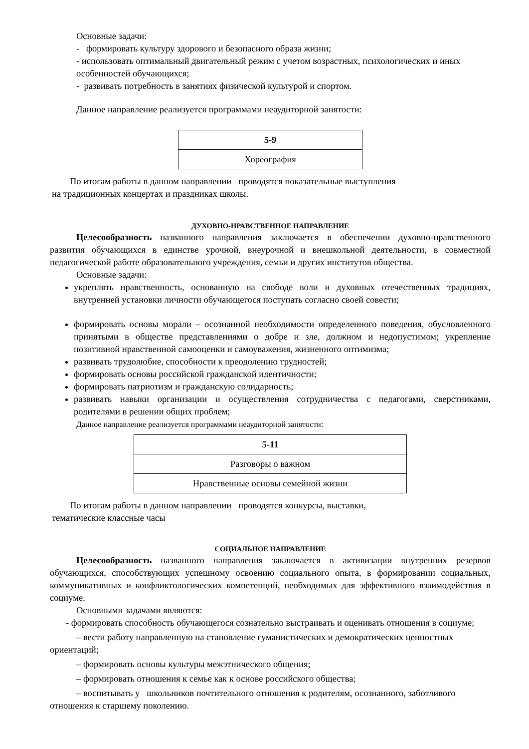Основные задачи:
- формировать культуру здорового и безопасного образа жизни;
- использовать оптимальный двигательный режим с учетом возрастных, психологических и иных особенностей обучающихся;
- развивать потребность в занятиях физической культурой и спортом.
Данное направление реализуется программами неаудиторной занятости:
| 5-9 |
| Хореография |
По итогам работы в данном направлении проводятся показательные выступления
на традиционных концертах и праздниках школы.
ДУХОВНО-НРАВСТВЕННОЕ НАПРАВЛЕНИЕ
Целесообразность названного направления заключается в обеспечении духовно-нравственного развития обучающихся в единстве урочной, внеурочной и внешкольной деятельности, в совместной педагогической работе образовательного учреждения, семьи и других институтов общества.
Основные задачи:
укреплять нравственность, основанную на свободе воли и духовных отечественных традициях, внутренней установки личности обучающегося поступать согласно своей совести;
формировать основы морали – осознанной необходимости определенного поведения, обусловленного принятыми в обществе представлениями о добре и зле, должном и недопустимом; укрепление позитивной нравственной самооценки и самоуважения, жизненного оптимизма;
развивать трудолюбие, способности к преодолению трудностей;
формировать основы российской гражданской идентичности;
формировать патриотизм и гражданскую солидарность;
развивать навыки организации и осуществления сотрудничества с педагогами, сверстниками, родителями в решении общих проблем;
Данное направление реализуется программами неаудиторной занятости:
| 5-11 |
| Разговоры о важном |
| Нравственные основы семейной жизни |
По итогам работы в данном направлении проводятся конкурсы, выставки,
тематические классные часы
СОЦИАЛЬНОЕ НАПРАВЛЕНИЕ
Целесообразность названного направления заключается в активизации внутренних резервов обучающихся, способствующих успешному освоению социального опыта, в формировании социальных, коммуникативных и конфликтологических компетенций, необходимых для эффективного взаимодействия в социуме.
Основными задачами являются:
- формировать способность обучающегося сознательно выстраивать и оценивать отношения в социуме;
– вести работу направленную на становление гуманистических и демократических ценностных ориентаций;
– формировать основы культуры межэтнического общения;
– формировать отношения к семье как к основе российского общества;
– воспитывать у школьников почтительного отношения к родителям, осознанного, заботливого отношения к старшему поколению.